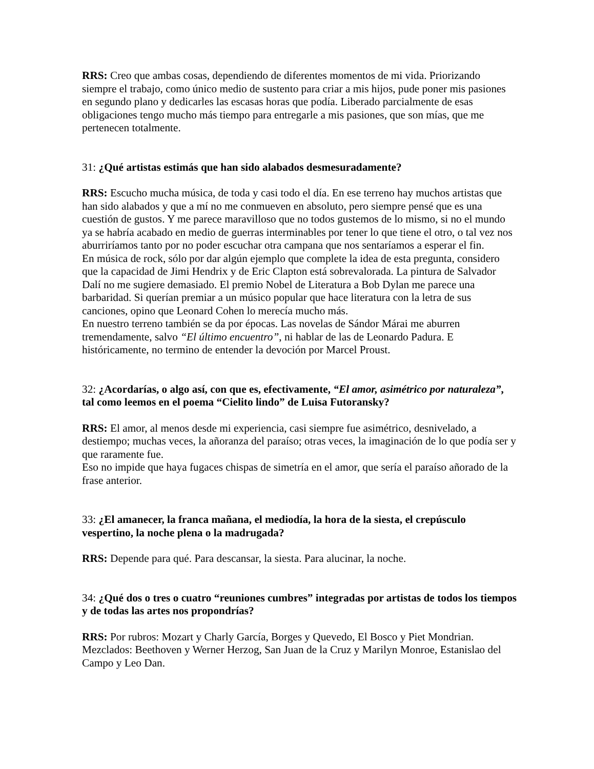RRS: Creo que ambas cosas, dependiendo de diferentes momentos de mi vida. Priorizando siempre el trabajo, como único medio de sustento para criar a mis hijos, pude poner mis pasiones en segundo plano y dedicarles las escasas horas que podía. Liberado parcialmente de esas obligaciones tengo mucho más tiempo para entregarle a mis pasiones, que son mías, que me pertenecen totalmente.
31: ¿Qué artistas estimás que han sido alabados desmesuradamente?
RRS: Escucho mucha música, de toda y casi todo el día. En ese terreno hay muchos artistas que han sido alabados y que a mí no me conmueven en absoluto, pero siempre pensé que es una cuestión de gustos. Y me parece maravilloso que no todos gustemos de lo mismo, si no el mundo ya se habría acabado en medio de guerras interminables por tener lo que tiene el otro, o tal vez nos aburriríamos tanto por no poder escuchar otra campana que nos sentaríamos a esperar el fin.
En música de rock, sólo por dar algún ejemplo que complete la idea de esta pregunta, considero que la capacidad de Jimi Hendrix y de Eric Clapton está sobrevalorada. La pintura de Salvador Dalí no me sugiere demasiado. El premio Nobel de Literatura a Bob Dylan me parece una barbaridad. Si querían premiar a un músico popular que hace literatura con la letra de sus canciones, opino que Leonard Cohen lo merecía mucho más.
En nuestro terreno también se da por épocas. Las novelas de Sándor Márai me aburren tremendamente, salvo “El último encuentro”, ni hablar de las de Leonardo Padura. E históricamente, no termino de entender la devoción por Marcel Proust.
32: ¿Acordarías, o algo así, con que es, efectivamente, “El amor, asimétrico por naturaleza”, tal como leemos en el poema “Cielito lindo” de Luisa Futoransky?
RRS: El amor, al menos desde mi experiencia, casi siempre fue asimétrico, desnivelado, a destiempo; muchas veces, la añoranza del paraíso; otras veces, la imaginación de lo que podía ser y que raramente fue.
Eso no impide que haya fugaces chispas de simetría en el amor, que sería el paraíso añorado de la frase anterior.
33: ¿El amanecer, la franca mañana, el mediodía, la hora de la siesta, el crepúsculo vespertino, la noche plena o la madrugada?
RRS: Depende para qué. Para descansar, la siesta. Para alucinar, la noche.
34: ¿Qué dos o tres o cuatro “reuniones cumbres” integradas por artistas de todos los tiempos y de todas las artes nos propondrías?
RRS: Por rubros: Mozart y Charly García, Borges y Quevedo, El Bosco y Piet Mondrian.
Mezclados: Beethoven y Werner Herzog, San Juan de la Cruz y Marilyn Monroe, Estanislao del Campo y Leo Dan.